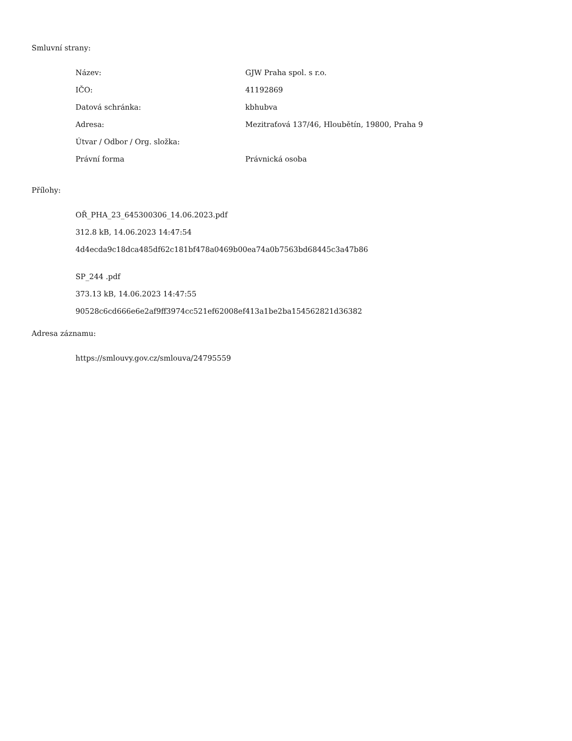Smluvní strany:
| Název: | GJW Praha spol. s r.o. |
| IČO: | 41192869 |
| Datová schránka: | kbhubva |
| Adresa: | Mezitraťová 137/46, Hloubětín, 19800, Praha 9 |
| Útvar / Odbor / Org. složka: | |
| Právní forma | Právnická osoba |
Přílohy:
OŘ_PHA_23_645300306_14.06.2023.pdf
312.8 kB, 14.06.2023 14:47:54
4d4ecda9c18dca485df62c181bf478a0469b00ea74a0b7563bd68445c3a47b86
SP_244 .pdf
373.13 kB, 14.06.2023 14:47:55
90528c6cd666e6e2af9ff3974cc521ef62008ef413a1be2ba154562821d36382
Adresa záznamu:
https://smlouvy.gov.cz/smlouva/24795559